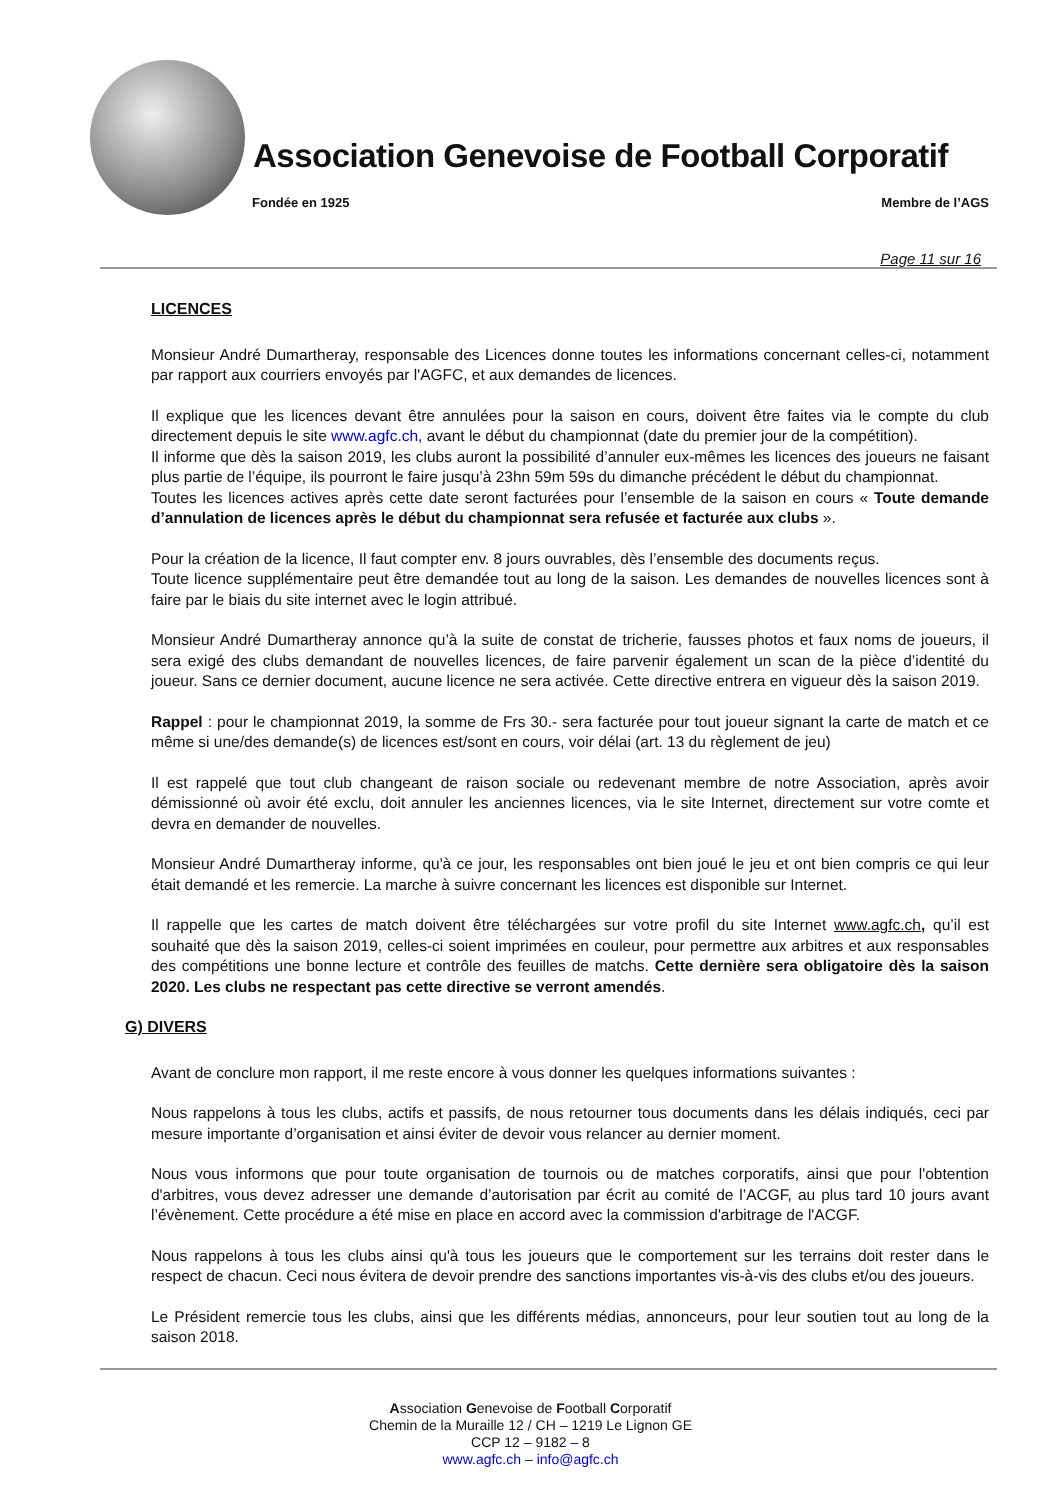Association Genevoise de Football Corporatif
Fondée en 1925 Membre de l’AGS
Page 11 sur 16
LICENCES
Monsieur André Dumartheray, responsable des Licences donne toutes les informations concernant celles-ci, notamment par rapport aux courriers envoyés par l'AGFC, et aux demandes de licences.
Il explique que les licences devant être annulées pour la saison en cours, doivent être faites via le compte du club directement depuis le site www.agfc.ch, avant le début du championnat (date du premier jour de la compétition).
Il informe que dès la saison 2019, les clubs auront la possibilité d’annuler eux-mêmes les licences des joueurs ne faisant plus partie de l’équipe, ils pourront le faire jusqu’à 23hn 59m 59s du dimanche précédent le début du championnat.
Toutes les licences actives après cette date seront facturées pour l’ensemble de la saison en cours « Toute demande d’annulation de licences après le début du championnat sera refusée et facturée aux clubs ».
Pour la création de la licence, Il faut compter env. 8 jours ouvrables, dès l’ensemble des documents reçus.
Toute licence supplémentaire peut être demandée tout au long de la saison. Les demandes de nouvelles licences sont à faire par le biais du site internet avec le login attribué.
Monsieur André Dumartheray annonce qu’à la suite de constat de tricherie, fausses photos et faux noms de joueurs, il sera exigé des clubs demandant de nouvelles licences, de faire parvenir également un scan de la pièce d’identité du joueur. Sans ce dernier document, aucune licence ne sera activée. Cette directive entrera en vigueur dès la saison 2019.
Rappel : pour le championnat 2019, la somme de Frs 30.- sera facturée pour tout joueur signant la carte de match et ce même si une/des demande(s) de licences est/sont en cours, voir délai (art. 13 du règlement de jeu)
Il est rappelé que tout club changeant de raison sociale ou redevenant membre de notre Association, après avoir démissionné où avoir été exclu, doit annuler les anciennes licences, via le site Internet, directement sur votre comte et devra en demander de nouvelles.
Monsieur André Dumartheray informe, qu'à ce jour, les responsables ont bien joué le jeu et ont bien compris ce qui leur était demandé et les remercie. La marche à suivre concernant les licences est disponible sur Internet.
Il rappelle que les cartes de match doivent être téléchargées sur votre profil du site Internet www.agfc.ch, qu’il est souhaité que dès la saison 2019, celles-ci soient imprimées en couleur, pour permettre aux arbitres et aux responsables des compétitions une bonne lecture et contrôle des feuilles de matchs. Cette dernière sera obligatoire dès la saison 2020. Les clubs ne respectant pas cette directive se verront amendés.
G) DIVERS
Avant de conclure mon rapport, il me reste encore à vous donner les quelques informations suivantes :
Nous rappelons à tous les clubs, actifs et passifs, de nous retourner tous documents dans les délais indiqués, ceci par mesure importante d’organisation et ainsi éviter de devoir vous relancer au dernier moment.
Nous vous informons que pour toute organisation de tournois ou de matches corporatifs, ainsi que pour l'obtention d'arbitres, vous devez adresser une demande d’autorisation par écrit au comité de l’ACGF, au plus tard 10 jours avant l’évènement. Cette procédure a été mise en place en accord avec la commission d'arbitrage de l'ACGF.
Nous rappelons à tous les clubs ainsi qu'à tous les joueurs que le comportement sur les terrains doit rester dans le respect de chacun. Ceci nous évitera de devoir prendre des sanctions importantes vis-à-vis des clubs et/ou des joueurs.
Le Président remercie tous les clubs, ainsi que les différents médias, annonceurs, pour leur soutien tout au long de la saison 2018.
Association Genevoise de Football Corporatif
Chemin de la Muraille 12 / CH – 1219 Le Lignon GE
CCP 12 – 9182 – 8
www.agfc.ch – info@agfc.ch